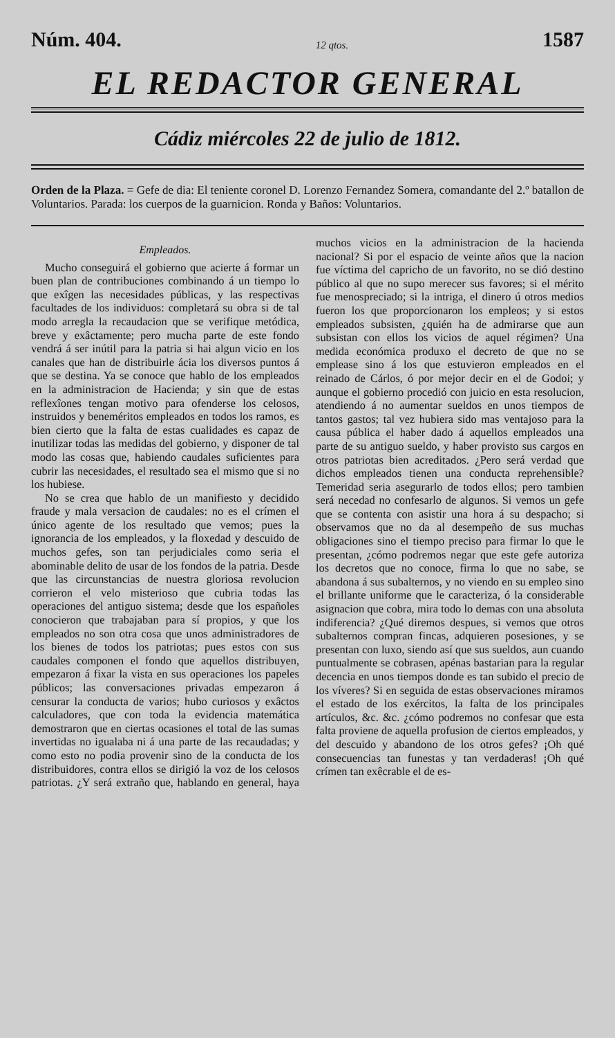Núm. 404. 12 qtos. 1587
EL REDACTOR GENERAL
Cádiz miércoles 22 de julio de 1812.
Orden de la Plaza. = Gefe de dia: El teniente coronel D. Lorenzo Fernandez Somera, comandante del 2.º batallon de Voluntarios. Parada: los cuerpos de la guarnicion. Ronda y Baños: Voluntarios.
Empleados.
Mucho conseguirá el gobierno que acierte á formar un buen plan de contribuciones combinando á un tiempo lo que exîgen las necesidades públicas, y las respectivas facultades de los individuos: completará su obra si de tal modo arregla la recaudacion que se verifique metódica, breve y exâctamente; pero mucha parte de este fondo vendrá á ser inútil para la patria si hai algun vicio en los canales que han de distribuirle ácia los diversos puntos á que se destina. Ya se conoce que hablo de los empleados en la administracion de Hacienda; y sin que de estas reflexîones tengan motivo para ofenderse los celosos, instruidos y beneméritos empleados en todos los ramos, es bien cierto que la falta de estas cualidades es capaz de inutilizar todas las medidas del gobierno, y disponer de tal modo las cosas que, habiendo caudales suficientes para cubrir las necesidades, el resultado sea el mismo que si no los hubiese.
No se crea que hablo de un manifiesto y decidido fraude y mala versacion de caudales: no es el crímen el único agente de los resultado que vemos; pues la ignorancia de los empleados, y la floxedad y descuido de muchos gefes, son tan perjudiciales como seria el abominable delito de usar de los fondos de la patria. Desde que las circunstancias de nuestra gloriosa revolucion corrieron el velo misterioso que cubria todas las operaciones del antiguo sistema; desde que los españoles conocieron que trabajaban para sí propios, y que los empleados no son otra cosa que unos administradores de los bienes de todos los patriotas; pues estos con sus caudales componen el fondo que aquellos distribuyen, empezaron á fixar la vista en sus operaciones los papeles públicos; las conversaciones privadas empezaron á censurar la conducta de varios; hubo curiosos y exâctos calculadores, que con toda la evidencia matemática demostraron que en ciertas ocasiones el total de las sumas invertidas no igualaba ni á una parte de las recaudadas; y como esto no podia provenir sino de la conducta de los distribuidores, contra ellos se dirigió la voz de los celosos patriotas. ¿Y será extraño que, hablando en general, haya muchos vicios en la administracion de la hacienda nacional? Si por el espacio de veinte años que la nacion fue víctima del capricho de un favorito, no se dió destino público al que no supo merecer sus favores; si el mérito fue menospreciado; si la intriga, el dinero ú otros medios fueron los que proporcionaron los empleos; y si estos empleados subsisten, ¿quién ha de admirarse que aun subsistan con ellos los vicios de aquel régimen? Una medida económica produxo el decreto de que no se emplease sino á los que estuvieron empleados en el reinado de Cárlos, ó por mejor decir en el de Godoi; y aunque el gobierno procedió con juicio en esta resolucion, atendiendo á no aumentar sueldos en unos tiempos de tantos gastos; tal vez hubiera sido mas ventajoso para la causa pública el haber dado á aquellos empleados una parte de su antiguo sueldo, y haber provisto sus cargos en otros patriotas bien acreditados. ¿Pero será verdad que dichos empleados tienen una conducta reprehensible? Temeridad seria asegurarlo de todos ellos; pero tambien será necedad no confesarlo de algunos. Si vemos un gefe que se contenta con asistir una hora á su despacho; si observamos que no da al desempeño de sus muchas obligaciones sino el tiempo preciso para firmar lo que le presentan, ¿cómo podremos negar que este gefe autoriza los decretos que no conoce, firma lo que no sabe, se abandona á sus subalternos, y no viendo en su empleo sino el brillante uniforme que le caracteriza, ó la considerable asignacion que cobra, mira todo lo demas con una absoluta indiferencia? ¿Qué diremos despues, si vemos que otros subalternos compran fincas, adquieren posesiones, y se presentan con luxo, siendo así que sus sueldos, aun cuando puntualmente se cobrasen, apénas bastarian para la regular decencia en unos tiempos donde es tan subido el precio de los víveres? Si en seguida de estas observaciones miramos el estado de los exércitos, la falta de los principales artículos, &c. &c. ¿cómo podremos no confesar que esta falta proviene de aquella profusion de ciertos empleados, y del descuido y abandono de los otros gefes? ¡Oh qué consecuencias tan funestas y tan verdaderas! ¡Oh qué crímen tan exêcrable el de es-